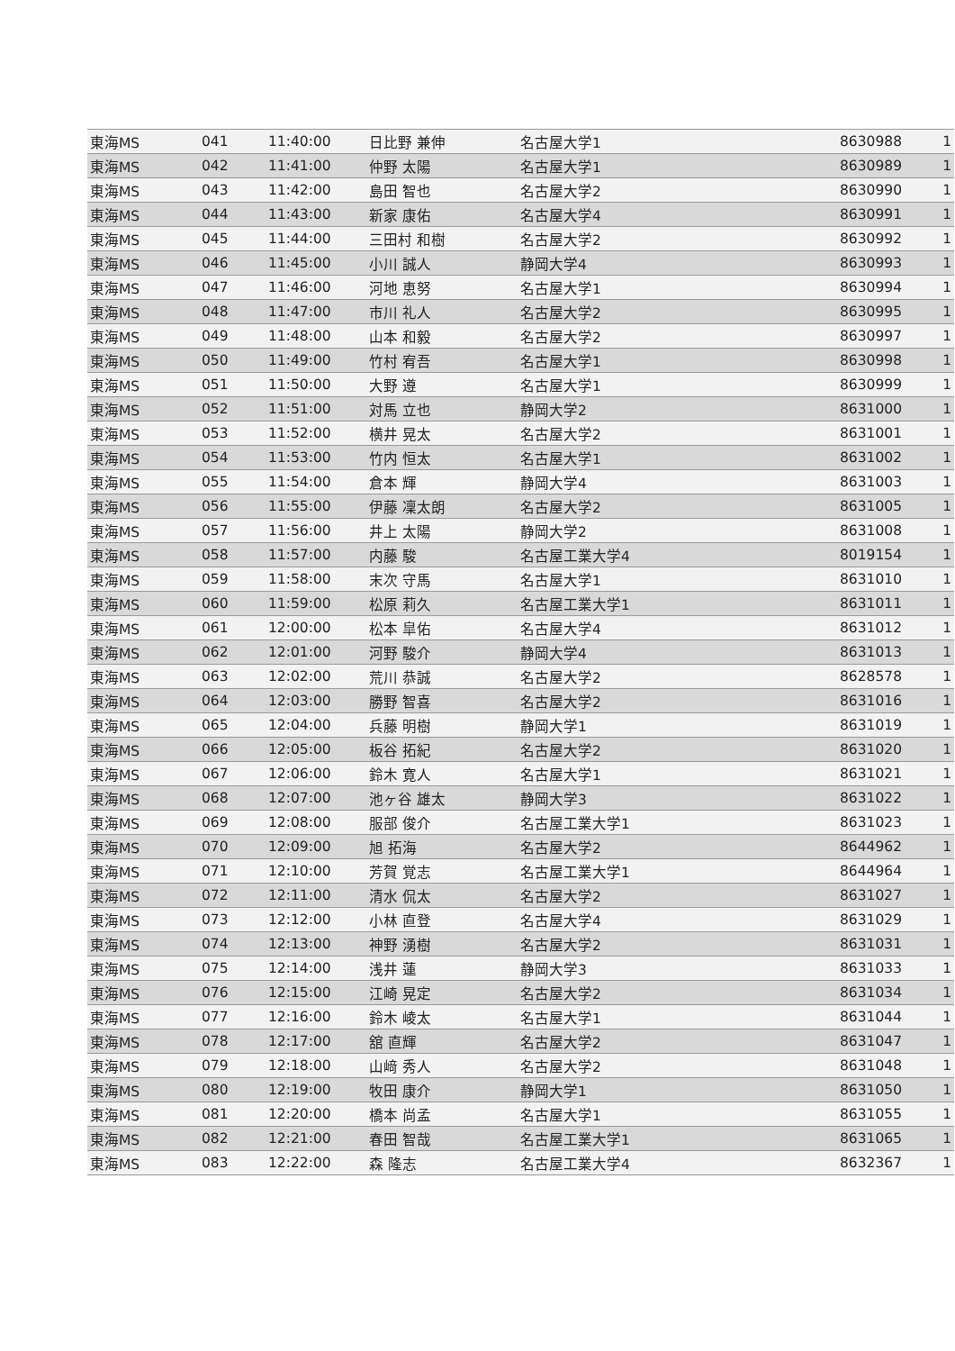| 東海MS | 041 | 11:40:00 | 日比野 兼伸 | 名古屋大学1 | 8630988 | 1 |
| 東海MS | 042 | 11:41:00 | 仲野 太陽 | 名古屋大学1 | 8630989 | 1 |
| 東海MS | 043 | 11:42:00 | 島田 智也 | 名古屋大学2 | 8630990 | 1 |
| 東海MS | 044 | 11:43:00 | 新家 康佑 | 名古屋大学4 | 8630991 | 1 |
| 東海MS | 045 | 11:44:00 | 三田村 和樹 | 名古屋大学2 | 8630992 | 1 |
| 東海MS | 046 | 11:45:00 | 小川 誠人 | 静岡大学4 | 8630993 | 1 |
| 東海MS | 047 | 11:46:00 | 河地 恵努 | 名古屋大学1 | 8630994 | 1 |
| 東海MS | 048 | 11:47:00 | 市川 礼人 | 名古屋大学2 | 8630995 | 1 |
| 東海MS | 049 | 11:48:00 | 山本 和毅 | 名古屋大学2 | 8630997 | 1 |
| 東海MS | 050 | 11:49:00 | 竹村 宥吾 | 名古屋大学1 | 8630998 | 1 |
| 東海MS | 051 | 11:50:00 | 大野 遵 | 名古屋大学1 | 8630999 | 1 |
| 東海MS | 052 | 11:51:00 | 対馬 立也 | 静岡大学2 | 8631000 | 1 |
| 東海MS | 053 | 11:52:00 | 横井 晃太 | 名古屋大学2 | 8631001 | 1 |
| 東海MS | 054 | 11:53:00 | 竹内 恒太 | 名古屋大学1 | 8631002 | 1 |
| 東海MS | 055 | 11:54:00 | 倉本 輝 | 静岡大学4 | 8631003 | 1 |
| 東海MS | 056 | 11:55:00 | 伊藤 凜太朗 | 名古屋大学2 | 8631005 | 1 |
| 東海MS | 057 | 11:56:00 | 井上 太陽 | 静岡大学2 | 8631008 | 1 |
| 東海MS | 058 | 11:57:00 | 内藤 駿 | 名古屋工業大学4 | 8019154 | 1 |
| 東海MS | 059 | 11:58:00 | 末次 守馬 | 名古屋大学1 | 8631010 | 1 |
| 東海MS | 060 | 11:59:00 | 松原 莉久 | 名古屋工業大学1 | 8631011 | 1 |
| 東海MS | 061 | 12:00:00 | 松本 皐佑 | 名古屋大学4 | 8631012 | 1 |
| 東海MS | 062 | 12:01:00 | 河野 駿介 | 静岡大学4 | 8631013 | 1 |
| 東海MS | 063 | 12:02:00 | 荒川 恭誠 | 名古屋大学2 | 8628578 | 1 |
| 東海MS | 064 | 12:03:00 | 勝野 智喜 | 名古屋大学2 | 8631016 | 1 |
| 東海MS | 065 | 12:04:00 | 兵藤 明樹 | 静岡大学1 | 8631019 | 1 |
| 東海MS | 066 | 12:05:00 | 板谷 拓紀 | 名古屋大学2 | 8631020 | 1 |
| 東海MS | 067 | 12:06:00 | 鈴木 寛人 | 名古屋大学1 | 8631021 | 1 |
| 東海MS | 068 | 12:07:00 | 池ヶ谷 雄太 | 静岡大学3 | 8631022 | 1 |
| 東海MS | 069 | 12:08:00 | 服部 俊介 | 名古屋工業大学1 | 8631023 | 1 |
| 東海MS | 070 | 12:09:00 | 旭 拓海 | 名古屋大学2 | 8644962 | 1 |
| 東海MS | 071 | 12:10:00 | 芳賀 覚志 | 名古屋工業大学1 | 8644964 | 1 |
| 東海MS | 072 | 12:11:00 | 清水 侃太 | 名古屋大学2 | 8631027 | 1 |
| 東海MS | 073 | 12:12:00 | 小林 直登 | 名古屋大学4 | 8631029 | 1 |
| 東海MS | 074 | 12:13:00 | 神野 湧樹 | 名古屋大学2 | 8631031 | 1 |
| 東海MS | 075 | 12:14:00 | 浅井 蓮 | 静岡大学3 | 8631033 | 1 |
| 東海MS | 076 | 12:15:00 | 江崎 晃定 | 名古屋大学2 | 8631034 | 1 |
| 東海MS | 077 | 12:16:00 | 鈴木 崚太 | 名古屋大学1 | 8631044 | 1 |
| 東海MS | 078 | 12:17:00 | 舘 直輝 | 名古屋大学2 | 8631047 | 1 |
| 東海MS | 079 | 12:18:00 | 山﨑 秀人 | 名古屋大学2 | 8631048 | 1 |
| 東海MS | 080 | 12:19:00 | 牧田 康介 | 静岡大学1 | 8631050 | 1 |
| 東海MS | 081 | 12:20:00 | 橋本 尚孟 | 名古屋大学1 | 8631055 | 1 |
| 東海MS | 082 | 12:21:00 | 春田 智哉 | 名古屋工業大学1 | 8631065 | 1 |
| 東海MS | 083 | 12:22:00 | 森 隆志 | 名古屋工業大学4 | 8632367 | 1 |